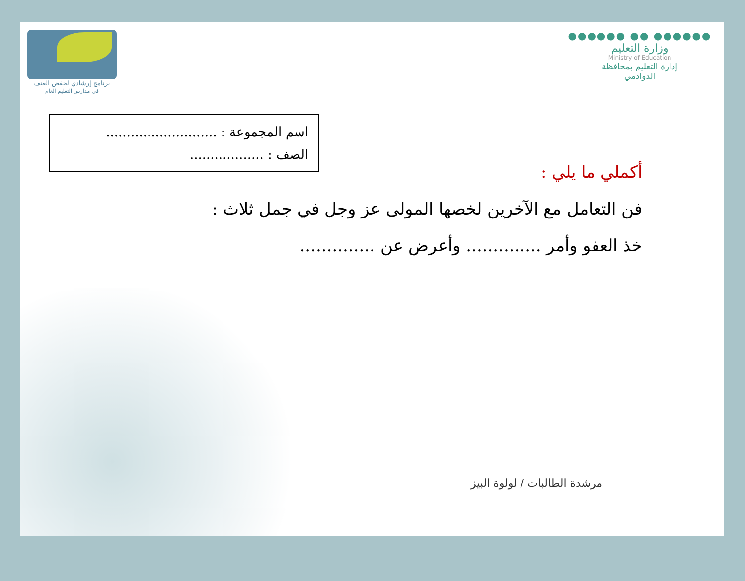برنامج إرشادي لخفض العنف
في مدارس التعليم العام
●●●●●● ●● ●●●●●●
وزارة التعليم
Ministry of Education
إدارة التعليم بمحافظة
الدوادمي
اسم المجموعة : ...........................
الصف : ..................
أكملي ما يلي :
فن التعامل مع الآخرين لخصها المولى عز وجل في جمل ثلاث :
خذ العفو وأمر .............. وأعرض عن ..............
مرشدة الطالبات / لولوة البيز